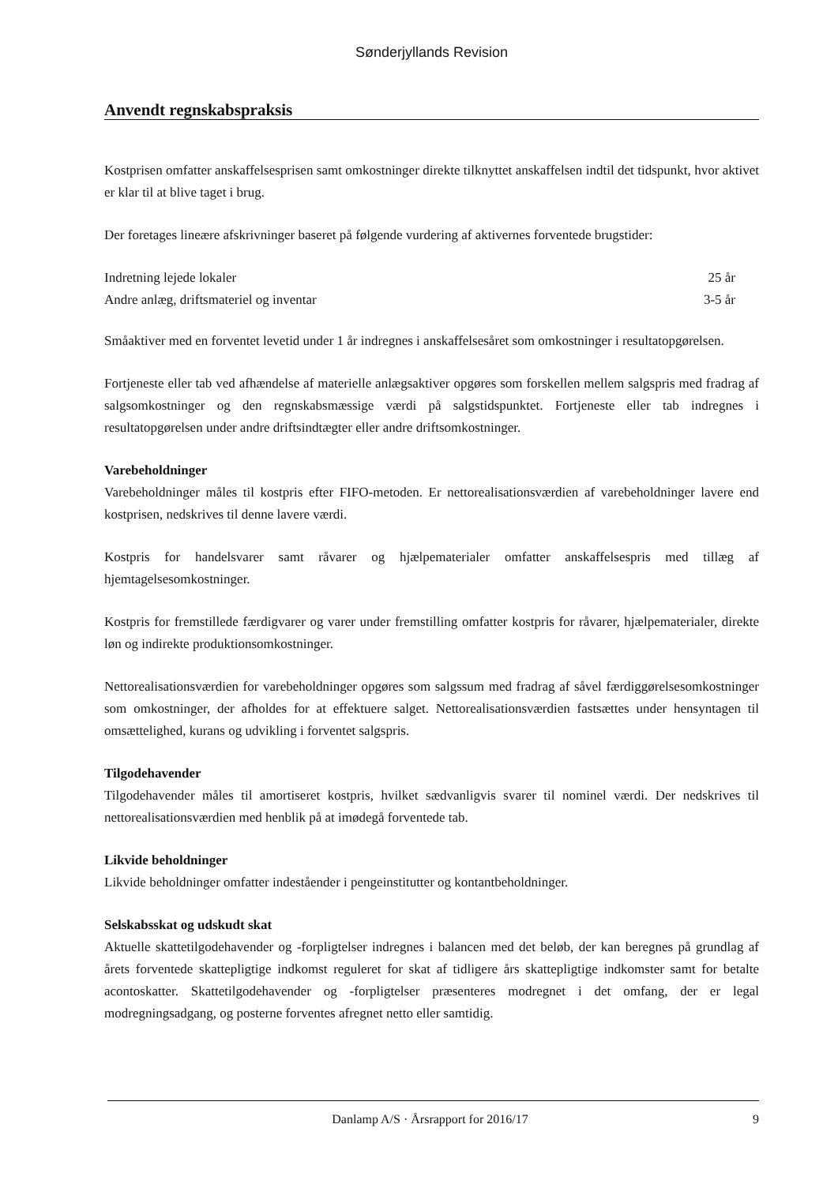Sønderjyllands Revision
Anvendt regnskabspraksis
Kostprisen omfatter anskaffelsesprisen samt omkostninger direkte tilknyttet anskaffelsen indtil det tidspunkt, hvor aktivet er klar til at blive taget i brug.
Der foretages lineære afskrivninger baseret på følgende vurdering af aktivernes forventede brugstider:
| Indretning lejede lokaler | 25 år |
| Andre anlæg, driftsmateriel og inventar | 3-5 år |
Småaktiver med en forventet levetid under 1 år indregnes i anskaffelsesåret som omkostninger i resultatopgørelsen.
Fortjeneste eller tab ved afhændelse af materielle anlægsaktiver opgøres som forskellen mellem salgspris med fradrag af salgsomkostninger og den regnskabsmæssige værdi på salgstidspunktet. Fortjeneste eller tab indregnes i resultatopgørelsen under andre driftsindtægter eller andre driftsomkostninger.
Varebeholdninger
Varebeholdninger måles til kostpris efter FIFO-metoden. Er nettorealisationsværdien af varebeholdninger lavere end kostprisen, nedskrives til denne lavere værdi.
Kostpris for handelsvarer samt råvarer og hjælpematerialer omfatter anskaffelsespris med tillæg af hjemtagelsesomkostninger.
Kostpris for fremstillede færdigvarer og varer under fremstilling omfatter kostpris for råvarer, hjælpematerialer, direkte løn og indirekte produktionsomkostninger.
Nettorealisationsværdien for varebeholdninger opgøres som salgssum med fradrag af såvel færdiggørelsesomkostninger som omkostninger, der afholdes for at effektuere salget. Nettorealisationsværdien fastsættes under hensyntagen til omsættelighed, kurans og udvikling i forventet salgspris.
Tilgodehavender
Tilgodehavender måles til amortiseret kostpris, hvilket sædvanligvis svarer til nominel værdi. Der nedskrives til nettorealisationsværdien med henblik på at imødegå forventede tab.
Likvide beholdninger
Likvide beholdninger omfatter indeståender i pengeinstitutter og kontantbeholdninger.
Selskabsskat og udskudt skat
Aktuelle skattetilgodehavender og -forpligtelser indregnes i balancen med det beløb, der kan beregnes på grundlag af årets forventede skattepligtige indkomst reguleret for skat af tidligere års skattepligtige indkomster samt for betalte acontoskatter. Skattetilgodehavender og -forpligtelser præsenteres modregnet i det omfang, der er legal modregningsadgang, og posterne forventes afregnet netto eller samtidig.
Danlamp A/S · Årsrapport for 2016/17 9